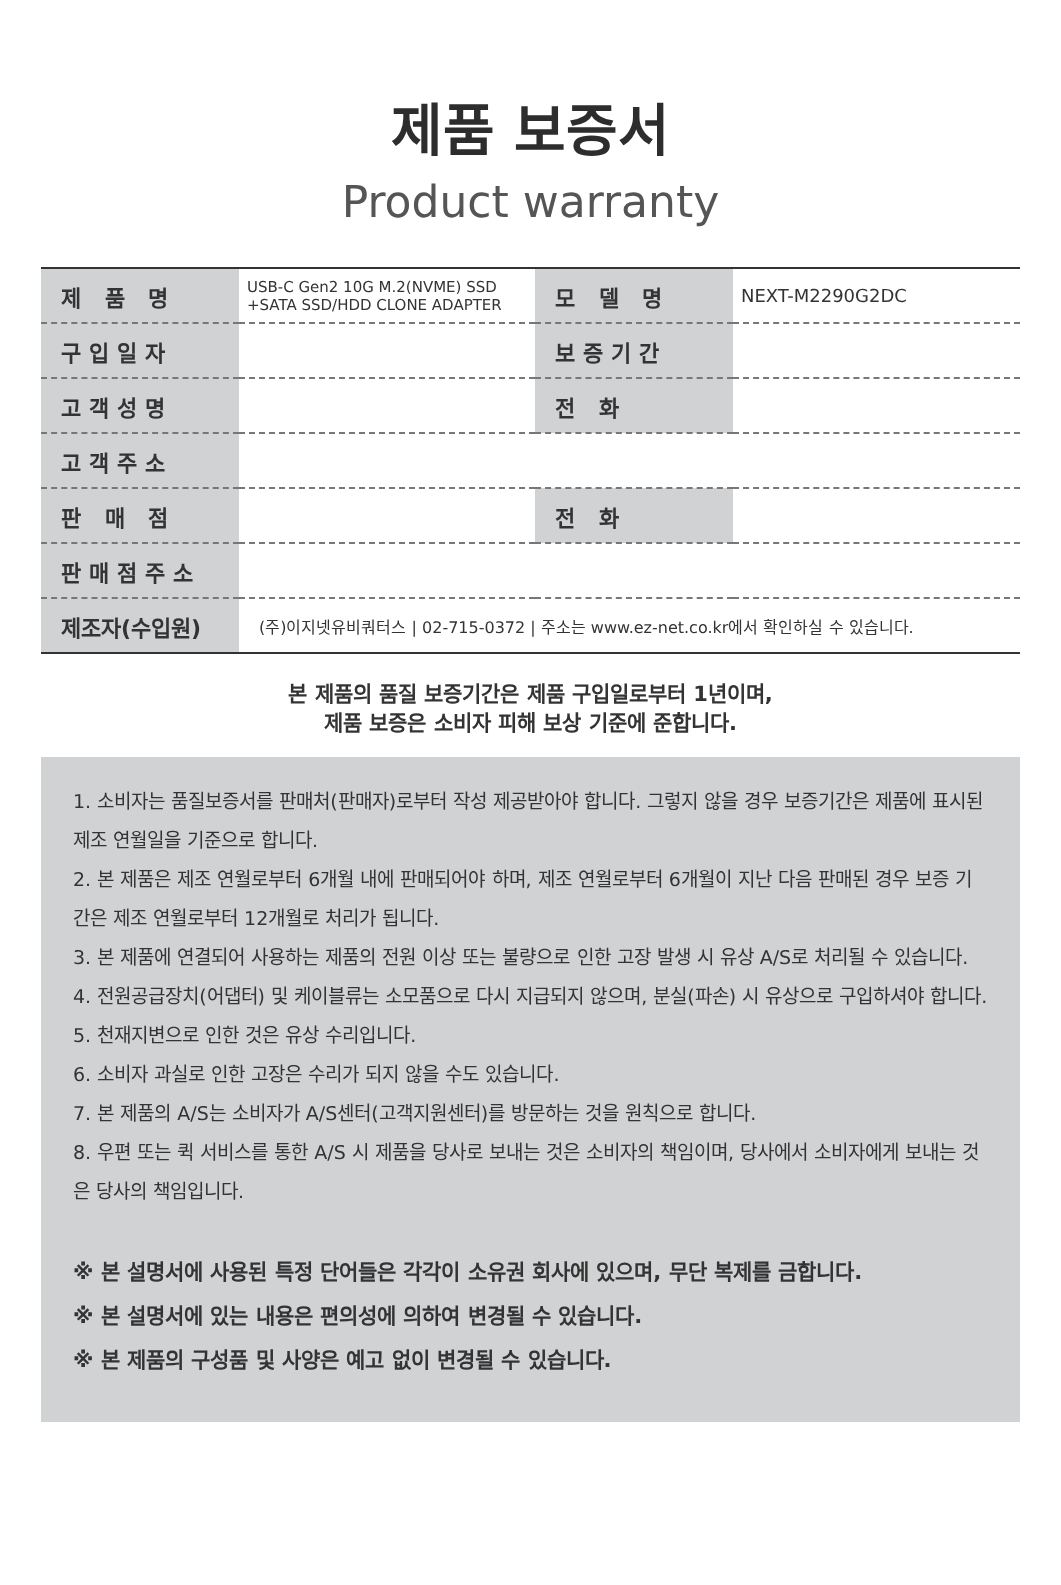제품 보증서
Product warranty
| 제 품 명 | USB-C Gen2 10G M.2(NVME) SSD +SATA SSD/HDD CLONE ADAPTER | 모 델 명 | NEXT-M2290G2DC |
| 구입일자 | | 보증기간 | |
| 고객성명 | | 전 화 | |
| 고객주소 | | | |
| 판 매 점 | | 전 화 | |
| 판매점주소 | | | |
| 제조자(수입원) | (주)이지넷유비쿼터스 / 02-715-0372 / 주소는 www.ez-net.co.kr에서 확인하실 수 있습니다. | | |
본 제품의 품질 보증기간은 제품 구입일로부터 1년이며,
제품 보증은 소비자 피해 보상 기준에 준합니다.
1. 소비자는 품질보증서를 판매처(판매자)로부터 작성 제공받아야 합니다. 그렇지 않을 경우 보증기간은 제품에 표시된 제조 연월일을 기준으로 합니다.
2. 본 제품은 제조 연월로부터 6개월 내에 판매되어야 하며, 제조 연월로부터 6개월이 지난 다음 판매된 경우 보증 기간은 제조 연월로부터 12개월로 처리가 됩니다.
3. 본 제품에 연결되어 사용하는 제품의 전원 이상 또는 불량으로 인한 고장 발생 시 유상 A/S로 처리될 수 있습니다.
4. 전원공급장치(어댑터) 및 케이블류는 소모품으로 다시 지급되지 않으며, 분실(파손) 시 유상으로 구입하셔야 합니다.
5. 천재지변으로 인한 것은 유상 수리입니다.
6. 소비자 과실로 인한 고장은 수리가 되지 않을 수도 있습니다.
7. 본 제품의 A/S는 소비자가 A/S센터(고객지원센터)를 방문하는 것을 원칙으로 합니다.
8. 우편 또는 퀵 서비스를 통한 A/S 시 제품을 당사로 보내는 것은 소비자의 책임이며, 당사에서 소비자에게 보내는 것은 당사의 책임입니다.
※ 본 설명서에 사용된 특정 단어들은 각각이 소유권 회사에 있으며, 무단 복제를 금합니다.
※ 본 설명서에 있는 내용은 편의성에 의하여 변경될 수 있습니다.
※ 본 제품의 구성품 및 사양은 예고 없이 변경될 수 있습니다.